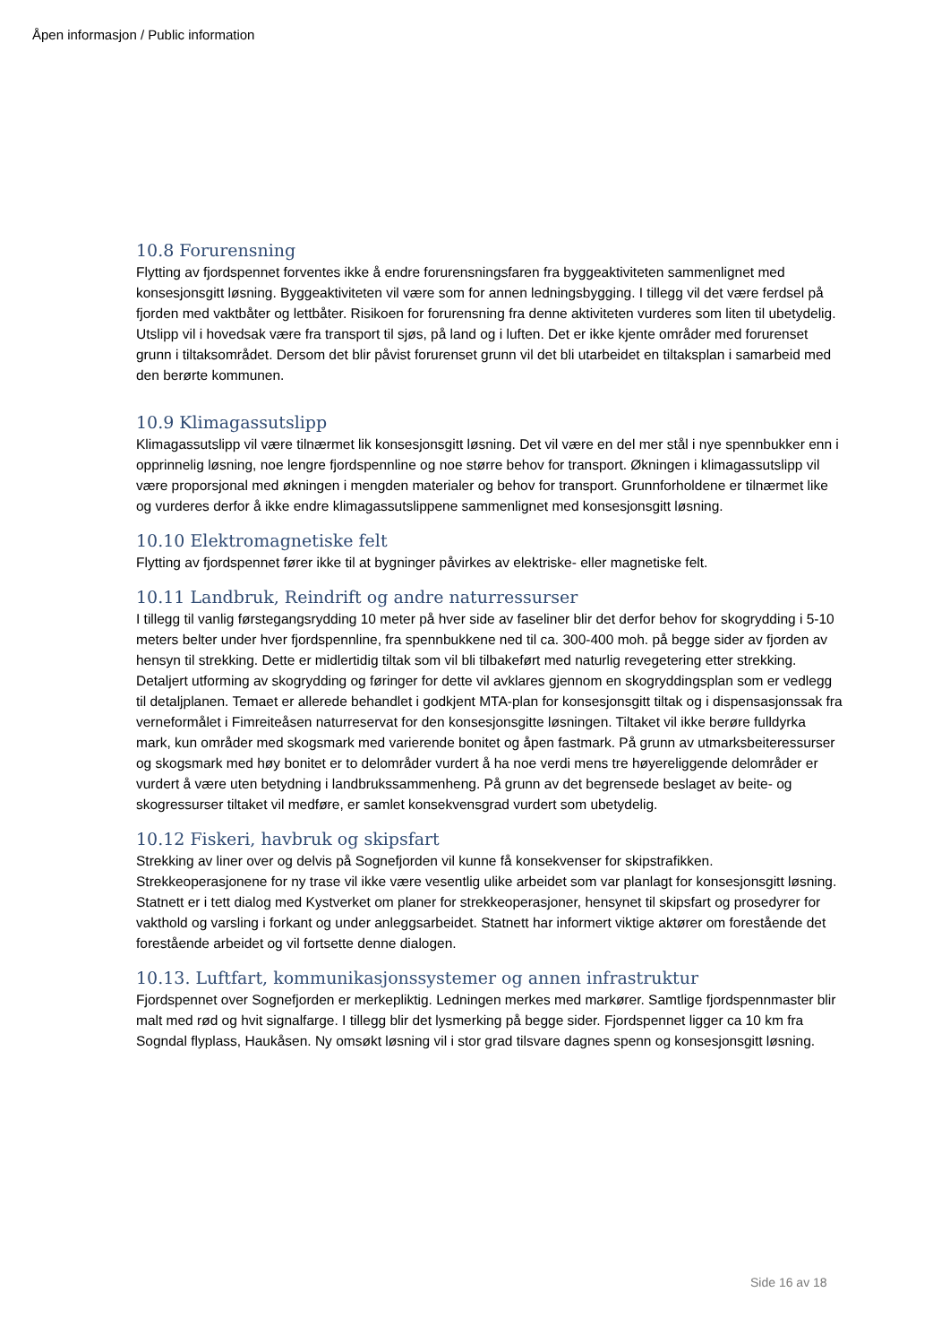Åpen informasjon / Public information
10.8 Forurensning
Flytting av fjordspennet forventes ikke å endre forurensningsfaren fra byggeaktiviteten sammenlignet med konsesjonsgitt løsning. Byggeaktiviteten vil være som for annen ledningsbygging. I tillegg vil det være ferdsel på fjorden med vaktbåter og lettbåter. Risikoen for forurensning fra denne aktiviteten vurderes som liten til ubetydelig. Utslipp vil i hovedsak være fra transport til sjøs, på land og i luften. Det er ikke kjente områder med forurenset grunn i tiltaksområdet. Dersom det blir påvist forurenset grunn vil det bli utarbeidet en tiltaksplan i samarbeid med den berørte kommunen.
10.9 Klimagassutslipp
Klimagassutslipp vil være tilnærmet lik konsesjonsgitt løsning. Det vil være en del mer stål i nye spennbukker enn i opprinnelig løsning, noe lengre fjordspennline og noe større behov for transport. Økningen i klimagassutslipp vil være proporsjonal med økningen i mengden materialer og behov for transport. Grunnforholdene er tilnærmet like og vurderes derfor å ikke endre klimagassutslippene sammenlignet med konsesjonsgitt løsning.
10.10 Elektromagnetiske felt
Flytting av fjordspennet fører ikke til at bygninger påvirkes av elektriske- eller magnetiske felt.
10.11 Landbruk, Reindrift og andre naturressurser
I tillegg til vanlig førstegangsrydding 10 meter på hver side av faseliner blir det derfor behov for skogrydding i 5-10 meters belter under hver fjordspennline, fra spennbukkene ned til ca. 300-400 moh. på begge sider av fjorden av hensyn til strekking. Dette er midlertidig tiltak som vil bli tilbakeført med naturlig revegetering etter strekking. Detaljert utforming av skogrydding og føringer for dette vil avklares gjennom en skogryddingsplan som er vedlegg til detaljplanen. Temaet er allerede behandlet i godkjent MTA-plan for konsesjonsgitt tiltak og i dispensasjonssak fra verneformålet i Fimreiteåsen naturreservat for den konsesjonsgitte løsningen. Tiltaket vil ikke berøre fulldyrka mark, kun områder med skogsmark med varierende bonitet og åpen fastmark. På grunn av utmarksbeiteressurser og skogsmark med høy bonitet er to delområder vurdert å ha noe verdi mens tre høyereliggende delområder er vurdert å være uten betydning i landbrukssammenheng. På grunn av det begrensede beslaget av beite- og skogressurser tiltaket vil medføre, er samlet konsekvensgrad vurdert som ubetydelig.
10.12 Fiskeri, havbruk og skipsfart
Strekking av liner over og delvis på Sognefjorden vil kunne få konsekvenser for skipstrafikken. Strekkeoperasjonene for ny trase vil ikke være vesentlig ulike arbeidet som var planlagt for konsesjonsgitt løsning. Statnett er i tett dialog med Kystverket om planer for strekkeoperasjoner, hensynet til skipsfart og prosedyrer for vakthold og varsling i forkant og under anleggsarbeidet. Statnett har informert viktige aktører om forestående det forestående arbeidet og vil fortsette denne dialogen.
10.13. Luftfart, kommunikasjonssystemer og annen infrastruktur
Fjordspennet over Sognefjorden er merkepliktig. Ledningen merkes med markører. Samtlige fjordspennmaster blir malt med rød og hvit signalfarge. I tillegg blir det lysmerking på begge sider. Fjordspennet ligger ca 10 km fra Sogndal flyplass, Haukåsen. Ny omsøkt løsning vil i stor grad tilsvare dagnes spenn og konsesjonsgitt løsning.
Side 16 av 18